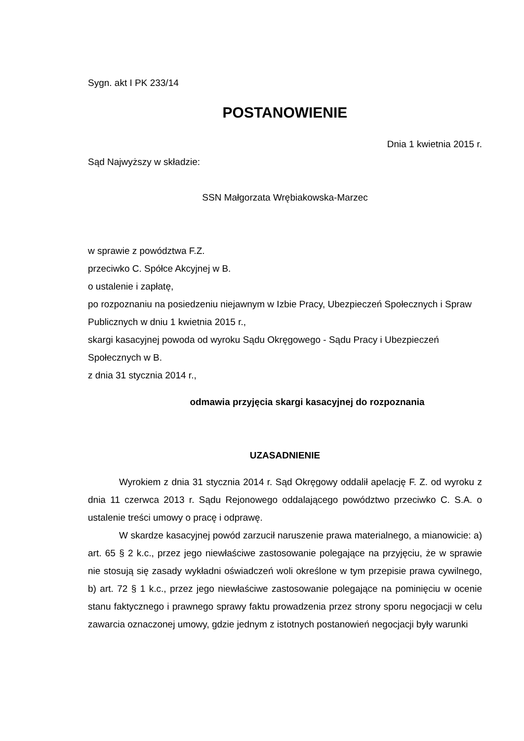Sygn. akt I PK 233/14
POSTANOWIENIE
Dnia 1 kwietnia 2015 r.
Sąd Najwyższy w składzie:
SSN Małgorzata Wrębiakowska-Marzec
w sprawie z powództwa F.Z.
przeciwko C. Spółce Akcyjnej w B.
o ustalenie i zapłatę,
po rozpoznaniu na posiedzeniu niejawnym w Izbie Pracy, Ubezpieczeń Społecznych i Spraw Publicznych w dniu 1 kwietnia 2015 r.,
skargi kasacyjnej powoda od wyroku Sądu Okręgowego - Sądu Pracy i Ubezpieczeń Społecznych w B.
z dnia 31 stycznia 2014 r.,
odmawia przyjęcia skargi kasacyjnej do rozpoznania
UZASADNIENIE
Wyrokiem z dnia 31 stycznia 2014 r. Sąd Okręgowy oddalił apelację F. Z. od wyroku z dnia 11 czerwca 2013 r. Sądu Rejonowego oddalającego powództwo przeciwko C. S.A. o ustalenie treści umowy o pracę i odprawę.
W skardze kasacyjnej powód zarzucił naruszenie prawa materialnego, a mianowicie: a) art. 65 § 2 k.c., przez jego niewłaściwe zastosowanie polegające na przyjęciu, że w sprawie nie stosują się zasady wykładni oświadczeń woli określone w tym przepisie prawa cywilnego, b) art. 72 § 1 k.c., przez jego niewłaściwe zastosowanie polegające na pominięciu w ocenie stanu faktycznego i prawnego sprawy faktu prowadzenia przez strony sporu negocjacji w celu zawarcia oznaczonej umowy, gdzie jednym z istotnych postanowień negocjacji były warunki